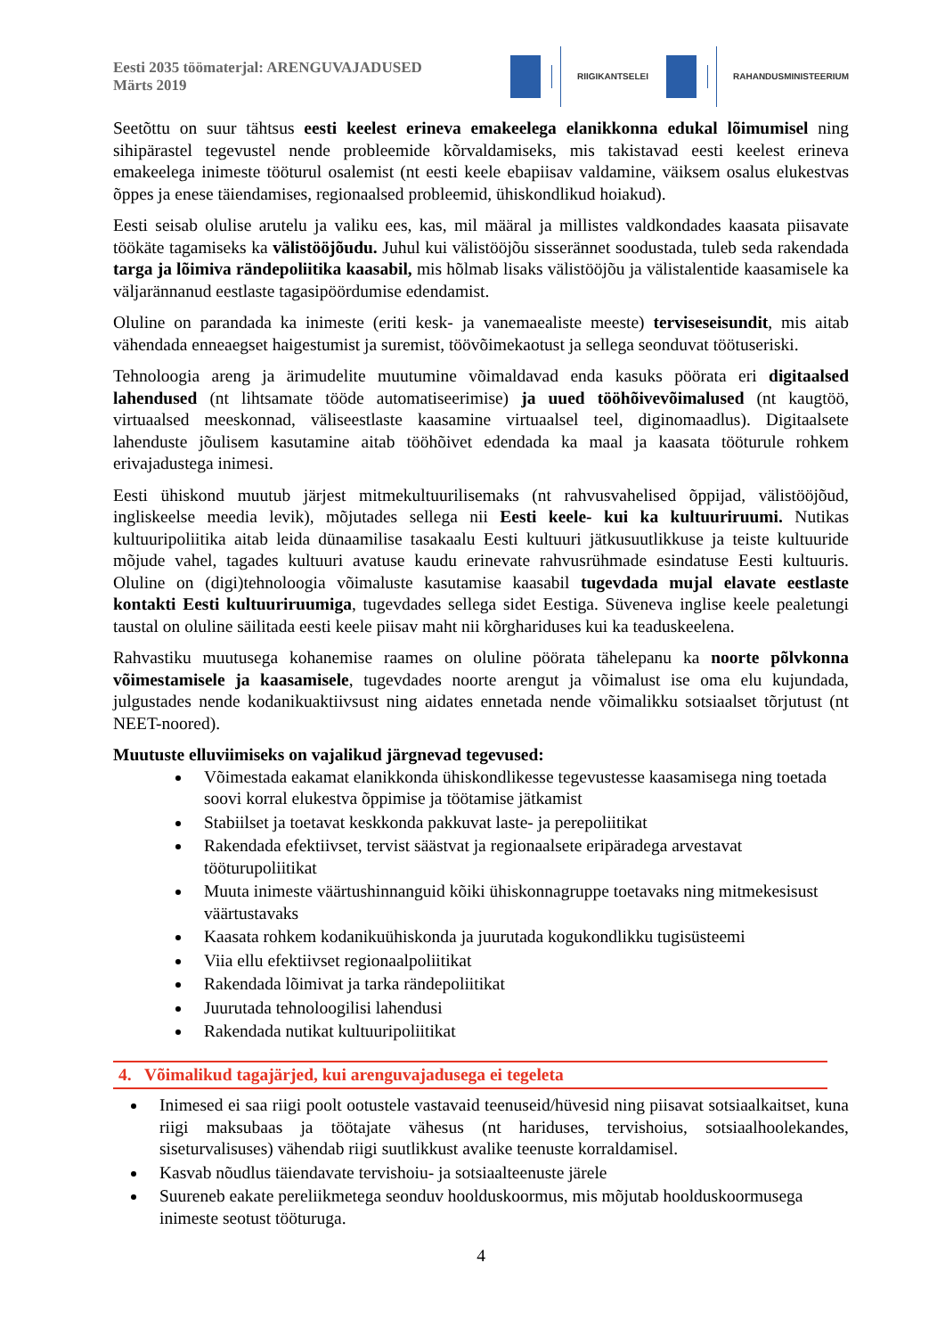Eesti 2035 töömaterjal: ARENGUVAJADUSED
Märts 2019
RIIGIKANTSELEI RAHANDUSMINISTEERIUM
Seetõttu on suur tähtsus eesti keelest erineva emakeelega elanikkonna edukal lõimumisel ning sihipärastel tegevustel nende probleemide kõrvaldamiseks, mis takistavad eesti keelest erineva emakeelega inimeste tööturul osalemist (nt eesti keele ebapiisav valdamine, väiksem osalus elukestvas õppes ja enese täiendamises, regionaalsed probleemid, ühiskondlikud hoiakud).
Eesti seisab olulise arutelu ja valiku ees, kas, mil määral ja millistes valdkondades kaasata piisavate töökäte tagamiseks ka välistööjõudu. Juhul kui välistööjõu sisserännet soodustada, tuleb seda rakendada targa ja lõimiva rändepoliitika kaasabil, mis hõlmab lisaks välistööjõu ja välistalentide kaasamisele ka väljarännanud eestlaste tagasipöördumise edendamist.
Oluline on parandada ka inimeste (eriti kesk- ja vanemaealiste meeste) terviseseisundit, mis aitab vähendada enneaegset haigestumist ja suremist, töövõimekaotust ja sellega seonduvat töötuseriski.
Tehnoloogia areng ja ärimudelite muutumine võimaldavad enda kasuks pöörata eri digitaalsed lahendused (nt lihtsamate tööde automatiseerimise) ja uued tööhõivevõimalused (nt kaugtöö, virtuaalsed meeskonnad, väliseestlaste kaasamine virtuaalsel teel, diginomaadlus). Digitaalsete lahenduste jõulisem kasutamine aitab tööhõivet edendada ka maal ja kaasata tööturule rohkem erivajadustega inimesi.
Eesti ühiskond muutub järjest mitmekultuurilisemaks (nt rahvusvahelised õppijad, välistööjõud, ingliskeelse meedia levik), mõjutades sellega nii Eesti keele- kui ka kultuuriruumi. Nutikas kultuuripoliitika aitab leida dünaamilise tasakaalu Eesti kultuuri jätkusuutlikkuse ja teiste kultuuride mõjude vahel, tagades kultuuri avatuse kaudu erinevate rahvusrühmade esindatuse Eesti kultuuris. Oluline on (digi)tehnoloogia võimaluste kasutamise kaasabil tugevdada mujal elavate eestlaste kontakti Eesti kultuuriruumiga, tugevdades sellega sidet Eestiga. Süveneva inglise keele pealetungi taustal on oluline säilitada eesti keele piisav maht nii kõrghariduses kui ka teaduskeelena.
Rahvastiku muutusega kohanemise raames on oluline pöörata tähelepanu ka noorte põlvkonna võimestamisele ja kaasamisele, tugevdades noorte arengut ja võimalust ise oma elu kujundada, julgustades nende kodanikuaktiivsust ning aidates ennetada nende võimalikku sotsiaalset tõrjutust (nt NEET-noored).
Muutuste elluviimiseks on vajalikud järgnevad tegevused:
Võimestada eakamat elanikkonda ühiskondlikesse tegevustesse kaasamisega ning toetada soovi korral elukestva õppimise ja töötamise jätkamist
Stabiilset ja toetavat keskkonda pakkuvat laste- ja perepoliitikat
Rakendada efektiivset, tervist säästvat ja regionaalsete eripäradega arvestavat tööturupoliitikat
Muuta inimeste väärtushinnanguid kõiki ühiskonnagruppe toetavaks ning mitmekesisust väärtustavaks
Kaasata rohkem kodanikuühiskonda ja juurutada kogukondlikku tugisüsteemi
Viia ellu efektiivset regionaalpoliitikat
Rakendada lõimivat ja tarka rändepoliitikat
Juurutada tehnoloogilisi lahendusi
Rakendada nutikat kultuuripoliitikat
4. Võimalikud tagajärjed, kui arenguvajadusega ei tegeleta
Inimesed ei saa riigi poolt ootustele vastavaid teenuseid/hüvesid ning piisavat sotsiaalkaitset, kuna riigi maksubaas ja töötajate vähesus (nt hariduses, tervishoius, sotsiaalhoolekandes, siseturvalisuses) vähendab riigi suutlikkust avalike teenuste korraldamisel.
Kasvab nõudlus täiendavate tervishoiu- ja sotsiaalteenuste järele
Suureneb eakate pereliikmetega seonduv hoolduskoormus, mis mõjutab hoolduskoormusega inimeste seotust tööturuga.
4